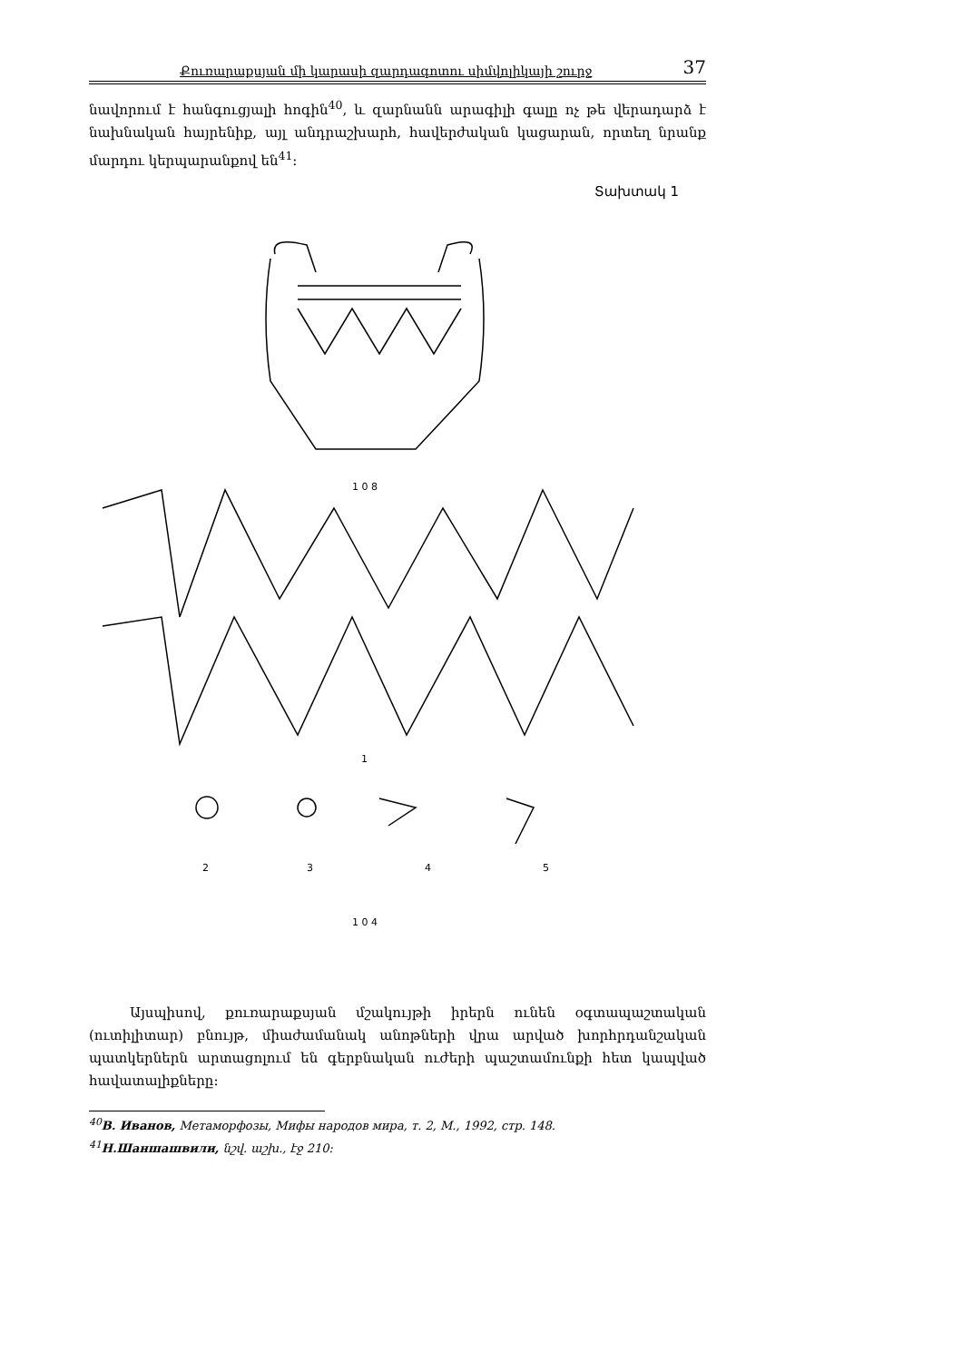Քուռարաքսյան մի կարասի զարդագոտու սիմվոլիկայի շուրջ 37
նավորում է հանգուցյալի հոգին<sup>40</sup>, և զարնանն արագիլի գալը ոչ թե վերադարձ է նախնական հայրենիք, այլ անդրաշխարհ, հավերժական կացարան, որտեղ նրանք մարդու կերպարանքով են<sup>41</sup>:
Տախտակ 1
1 0 8
1
2
3
4
5
1 0 4
Այսպիսով, քուռարաքսյան մշակույթի իրերն ունեն օգտապաշտական (ուտիլիտար) բնույթ, միաժամանակ անոթների վրա արված խորհրդանշական պատկերներն արտացոլում են գերբնական ուժերի պաշտամունքի հետ կապված հավատալիքները:
<sup>40</sup> В. Иванов, Метаморфозы, Мифы народов мира, т. 2, М., 1992, стр. 148.
<sup>41</sup> Н.Шанша­швили, նշվ. աշխ., էջ 210: